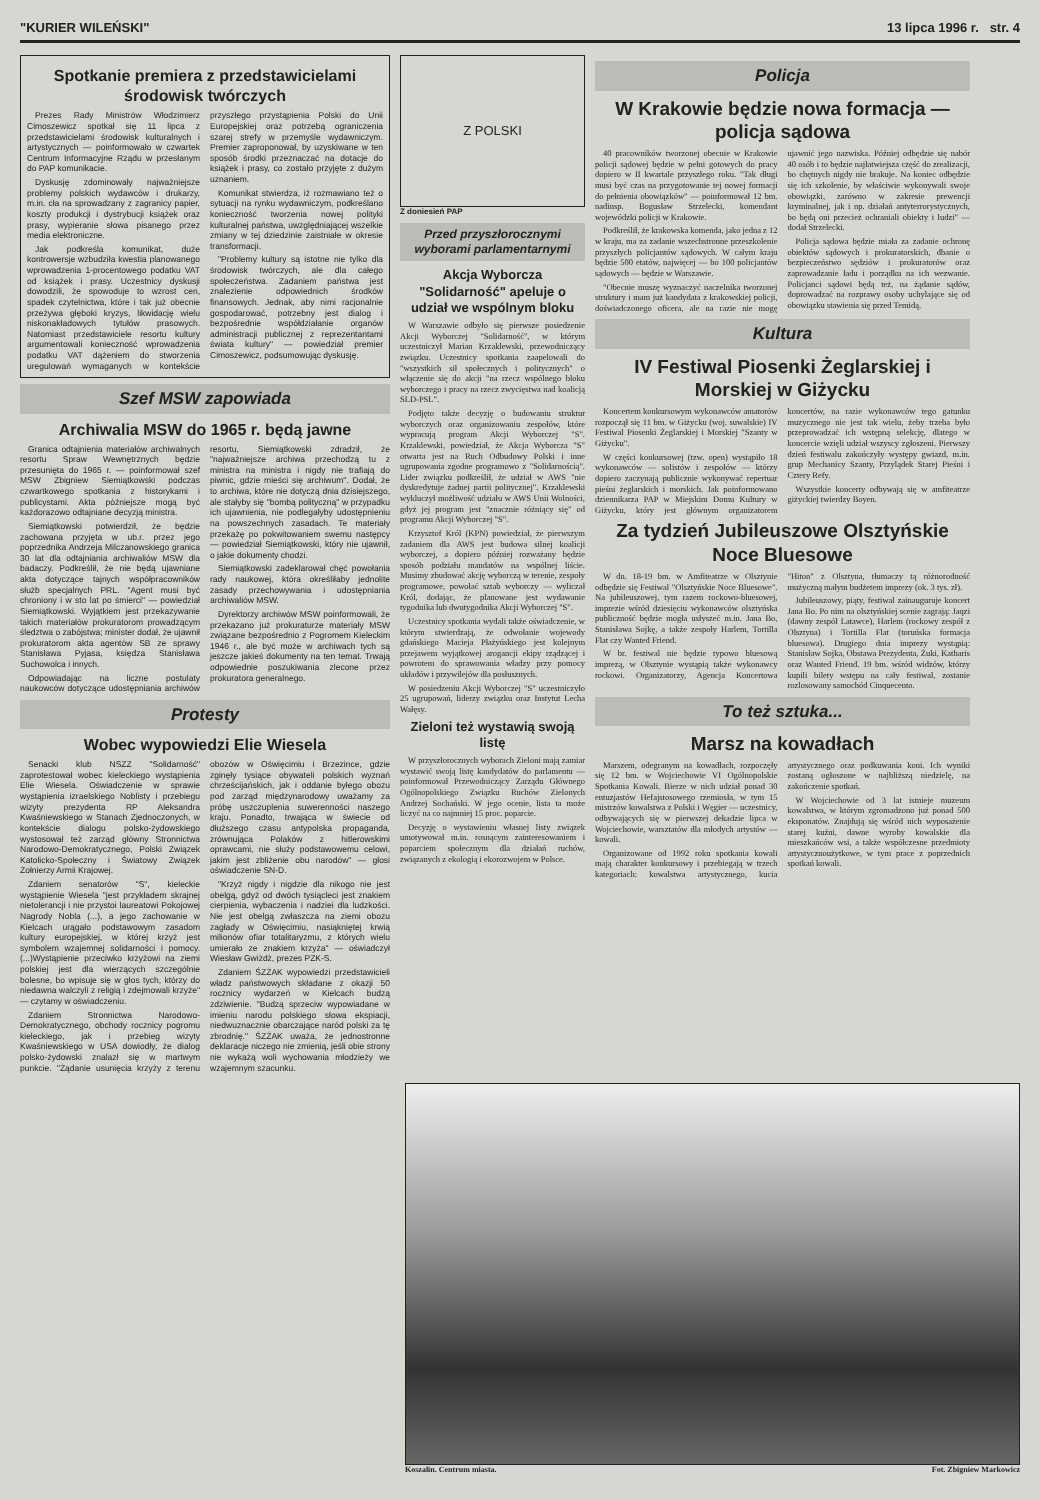"KURIER WILEŃSKI" 13 lipca 1996 r. str. 4
Spotkanie premiera z przedstawicielami środowisk twórczych
Prezes Rady Ministrów Włodzimierz Cimoszewicz spotkał się 11 lipca z przedstawicielami środowisk kulturalnych i artystycznych — poinformowało w czwartek Centrum Informacyjne Rządu w przesłanym do PAP komunikacie.
Dyskusję zdominowały najważniejsze problemy polskich wydawców i drukarzy, m.in. cła na sprowadzany z zagranicy papier, koszty produkcji i dystrybucji książek oraz prasy, wypieranie słowa pisanego przez media elektroniczne.
Jak podkreśla komunikat, duże kontrowersje wzbudziła kwestia planowanego wprowadzenia 1-procentowego podatku VAT od książek i prasy. Uczestnicy dyskusji dowodzili, że spowoduje to wzrost cen, spadek czytelnictwa, które i tak już obecnie przeżywa głęboki kryzys, likwidację wielu niskonakładowych tytułów prasowych. Natomiast przedstawiciele resortu kultury argumentowali konieczność wprowadzenia podatku VAT dążeniem do stworzenia uregulowań wymaganych w kontekście przyszłego przystąpienia Polski do Unii Europejskiej oraz potrzebą ograniczenia szarej strefy w przemyśle wydawniczym. Premier zaproponował, by uzyskiwane w ten sposób środki przeznaczać na dotacje do książek i prasy, co zostało przyjęte z dużym uznaniem.
Komunikat stwierdza, iż rozmawiano też o sytuacji na rynku wydawniczym, podkreślano konieczność tworzenia nowej polityki kulturalnej państwa, uwzględniającej wszelkie zmiany w tej dziedzinie zaistniałe w okresie transformacji.
"Problemy kultury są istotne nie tylko dla środowisk twórczych, ale dla całego społeczeństwa. Zadaniem państwa jest znalezienie odpowiednich środków finansowych. Jednak, aby nimi racjonalnie gospodarować, potrzebny jest dialog i bezpośrednie współdziałanie organów administracji publicznej z reprezentantami świata kultury" — powiedział premier Cimoszewicz, podsumowując dyskusję.
Szef MSW zapowiada
Archiwalia MSW do 1965 r. będą jawne
Granica odtajnienia materiałów archiwalnych resortu Spraw Wewnętrznych będzie przesunięta do 1965 r. — poinformował szef MSW Zbigniew Siemiątkowski podczas czwartkowego spotkania z historykami i publicystami. Akta późniejsze mogą być każdorazowo odtajniane decyzją ministra.
Siemiątkowski potwierdził, że będzie zachowana przyjęta w ub.r. przez jego poprzednika Andrzeja Milczanowskiego granica 30 lat dla odtajniania archiwaliów MSW dla badaczy. Podkreślił, że nie będą ujawniane akta dotyczące tajnych współpracowników służb specjalnych PRL. "Agent musi być chroniony i w sto lat po śmierci" — powiedział Siemiątkowski. Wyjątkiem jest przekazywanie takich materiałów prokuratorom prowadzącym śledztwa o zabójstwa; minister dodał, że ujawnił prokuratorom akta agentów SB ze sprawy Stanisława Pyjasa, księdza Stanisława Suchowolca i innych.
Odpowiadając na liczne postulaty naukowców dotyczące udostępniania archiwów resortu, Siemiątkowski zdradził, że "najważniejsze archiwa przechodzą tu z ministra na ministra i nigdy nie trafiają do piwnic, gdzie mieści się archiwum". Dodał, że to archiwa, które nie dotyczą dnia dzisiejszego, ale stałyby się "bombą polityczną" w przypadku ich ujawnienia, nie podlegałyby udostępnieniu na powszechnych zasadach. Te materiały przekażę po pokwitowaniem swemu następcy — powiedział Siemiątkowski, który nie ujawnił, o jakie dokumenty chodzi.
Siemiątkowski zadeklarował chęć powołania rady naukowej, która określiłaby jednolite zasady przechowywania i udostępniania archiwaliów MSW.
Dyrektorzy archiwów MSW poinformowali, że przekazano już prokuraturze materiały MSW związane bezpośrednio z Pogromem Kieleckim 1946 r., ale być może w archiwach tych są jeszcze jakieś dokumenty na ten temat. Trwają odpowiednie poszukiwania zlecone przez prokuratora generalnego.
Protesty
Wobec wypowiedzi Elie Wiesela
Senacki klub NSZZ "Solidarność" zaprotestował wobec kieleckiego wystąpienia Elie Wiesela. Oświadczenie w sprawie wystąpienia izraelskiego Noblisty i przebiegu wizyty prezydenta RP Aleksandra Kwaśniewskiego w Stanach Zjednoczonych, w kontekście dialogu polsko-żydowskiego wystosował też zarząd główny Stronnictwa Narodowo-Demokratycznego, Polski Związek Katolicko-Społeczny i Światowy Związek Żołnierzy Armii Krajowej.
Zdaniem senatorów "S", kieleckie wystąpienie Wiesela "jest przykładem skrajnej nietolerancji i nie przystoi laureatowi Pokojowej Nagrody Nobla (...), a jego zachowanie w Kielcach urągało podstawowym zasadom kultury europejskiej, w której krzyż jest symbolem wzajemnej solidarności i pomocy. (...)Wystąpienie przeciwko krzyżowi na ziemi polskiej jest dla wierzących szczególnie bolesne, bo wpisuje się w głos tych, którzy do niedawna walczyli z religią i zdejmowali krzyże" — czytamy w oświadczeniu.
Zdaniem Stronnictwa Narodowo-Demokratycznego, obchody rocznicy pogromu kieleckiego, jak i przebieg wizyty Kwaśniewskiego w USA dowiodły, że dialog polsko-żydowski znalazł się w martwym punkcie. "Żądanie usunięcia krzyży z terenu obozów w Oświęcimiu i Brzezince, gdzie zginęły tysiące obywateli polskich wyznań chrześcijańskich, jak i oddanie byłego obozu pod zarząd międzynarodowy uważamy za próbę uszczuplenia suwerenności naszego kraju. Ponadto, trwająca w świecie od dłuższego czasu antypolska propaganda, zrównująca Polaków z hitlerowskimi oprawcami, nie służy podstawowemu celowi, jakim jest zbliżenie obu narodów" — głosi oświadczenie SN-D.
"Krzyż nigdy i nigdzie dla nikogo nie jest obelgą, gdyż od dwóch tysiącleci jest znakiem cierpienia, wybaczenia i nadziei dla ludzkości. Nie jest obelgą zwłaszcza na ziemi obozu zagłady w Oświęcimiu, nasiąkniętej krwią milionów ofiar totalitaryzmu, z których wielu umierało ze znakiem krzyża" — oświadczył Wiesław Gwiżdż, prezes PZK-S.
Zdaniem ŚZŻAK wypowiedzi przedstawicieli władz państwowych składane z okazji 50 rocznicy wydarzeń w Kielcach budzą zdziwienie. "Budzą sprzeciw wypowiadane w imieniu narodu polskiego słowa ekspiacji, niedwuznacznie obarczające naród polski za tę zbrodnię." ŚZŻAK uważa, że jednostronne deklaracje niczego nie zmienią, jeśli obie strony nie wykażą woli wychowania młodzieży we wzajemnym szacunku.
Z POLSKI
Z doniesień PAP
Przed przyszłorocznymi wyborami parlamentarnymi
Akcja Wyborcza "Solidarność" apeluje o udział we wspólnym bloku
W Warszawie odbyło się pierwsze posiedzenie Akcji Wyborczej "Solidarność", w którym uczestniczył Marian Krzaklewski, przewodniczący związku. Uczestnicy spotkania zaapelowali do "wszystkich sił społecznych i politycznych" o włączenie się do akcji "na rzecz wspólnego bloku wyborczego i pracy na rzecz zwycięstwa nad koalicją SLD-PSL".
Podjęto także decyzję o budowaniu struktur wyborczych oraz organizowaniu zespołów, które wypracują program Akcji Wyborczej "S". Krzaklewski, powiedział, że Akcja Wyborcza "S" otwarta jest na Ruch Odbudowy Polski i inne ugrupowania zgodne programowo z "Solidarnością". Lider związku podkreślił, że udział w AWS "nie dyskredytuje żadnej partii politycznej". Krzaklewski wykluczył możliwość udziału w AWS Unii Wolności, gdyż jej program jest "znacznie różniący się" od programu Akcji Wyborczej "S".
Krzysztof Król (KPN) powiedział, że pierwszym zadaniem dla AWS jest budowa silnej koalicji wyborczej, a dopiero później rozważany będzie sposób podziału mandatów na wspólnej liście. Musimy zbudować akcję wyborczą w terenie, zespoły programowe, powołać sztab wyborczy — wyliczał Król, dodając, że planowane jest wydawanie tygodnika lub dwutygodnika Akcji Wyborczej "S".
Uczestnicy spotkania wydali także oświadczenie, w którym stwierdzają, że odwołanie wojewody gdańskiego Macieja Płażyńskiego jest kolejnym przejawem wyjątkowej arogancji ekipy rządzącej i powrotem do sprawowania władzy przy pomocy układów i przywilejów dla posłusznych.
W posiedzeniu Akcji Wyborczej "S" uczestniczyło 25 ugrupowań, liderzy związku oraz Instytut Lecha Wałęsy.
Zieloni też wystawią swoją listę
W przyszłorocznych wyborach Zieloni mają zamiar wystawić swoją listę kandydatów do parlamentu — poinformował Przewodniczący Zarządu Głównego Ogólnopolskiego Związku Ruchów Zielonych Andrzej Sochański. W jego ocenie, lista ta może liczyć na co najmniej 15 proc. poparcie.
Decyzję o wystawieniu własnej listy związek umotywował m.in. rosnącym zainteresowaniem i poparciem społecznym dla działań ruchów, związanych z ekologią i ekorozwojem w Polsce.
Policja
W Krakowie będzie nowa formacja — policja sądowa
40 pracowników tworzonej obecnie w Krakowie policji sądowej będzie w pełni gotowych do pracy dopiero w II kwartale przyszłego roku. "Tak długi musi być czas na przygotowanie tej nowej formacji do pełnienia obowiązków" — poinformował 12 bm. nadinsp. Bogusław Strzelecki, komendant wojewódzki policji w Krakowie.
Podkreślił, że krakowska komenda, jako jedna z 12 w kraju, ma za zadanie wszechstronne przeszkolenie przyszłych policjantów sądowych. W całym kraju będzie 500 etatów, najwięcej — bo 100 policjantów sądowych — będzie w Warszawie.
"Obecnie muszę wyznaczyć naczelnika tworzonej struktury i mam już kandydata z krakowskiej policji, doświadczonego oficera, ale na razie nie mogę ujawnić jego nazwiska. Później odbędzie się nabór 40 osób i to będzie najłatwiejsza część do zrealizacji, bo chętnych nigdy nie brakuje. Na koniec odbędzie się ich szkolenie, by właściwie wykonywali swoje obowiązki, zarówno w zakresie prewencji kryminalnej, jak i np. działań antyterrorystycznych, bo będą oni przecież ochraniali obiekty i ludzi" — dodał Strzelecki.
Policja sądowa będzie miała za zadanie ochronę obiektów sądowych i prokuratorskich, dbanie o bezpieczeństwo sędziów i prokuratorów oraz zaprowadzanie ładu i porządku na ich wezwanie. Policjanci sądowi będą też, na żądanie sądów, doprowadzać na rozprawy osoby uchylające się od obowiązku stawienia się przed Temidą.
Kultura
IV Festiwal Piosenki Żeglarskiej i Morskiej w Giżycku
Koncertem konkursowym wykonawców amatorów rozpoczął się 11 bm. w Giżycku (woj. suwalskie) IV Festiwal Piosenki Żeglarskiej i Morskiej "Szanty w Giżycku".
W części konkursowej (tzw. open) wystąpiło 18 wykonawców — solistów i zespołów — którzy dopiero zaczynają publicznie wykonywać repertuar pieśni żeglarskich i morskich. Jak poinformowano dziennikarza PAP w Miejskim Domu Kultury w Giżycku, który jest głównym organizatorem koncertów, na razie wykonawców tego gatunku muzycznego nie jest tak wielu, żeby trzeba było przeprowadzać ich wstępną selekcję, dlatego w koncercie wzięli udział wszyscy zgłoszeni. Pierwszy dzień festiwalu zakończyły występy gwiazd, m.in. grup Mechanicy Szanty, Przylądek Starej Pieśni i Cztery Refy.
Wszystkie koncerty odbywają się w amfiteatrze giżyckiej twierdzy Boyen.
Za tydzień Jubileuszowe Olsztyńskie Noce Bluesowe
W dn. 18-19 bm. w Amfiteatrze w Olsztynie odbędzie się Festiwal "Olsztyńskie Noce Bluesowe". Na jubileuszowej, tym razem rockowo-bluesowej, imprezie wśród dziesięciu wykonawców olsztyńska publiczność będzie mogła usłyszeć m.in. Jana Bo, Stanisława Sojkę, a także zespoły Harlem, Tortilla Flat czy Wanted Friend.
W br. festiwal nie będzie typowo bluesową imprezą, w Olsztynie wystąpią także wykonawcy rockowi. Organizatorzy, Agencja Koncertowa "Hiton" z Olsztyna, tłumaczy tą różnorodność mużyczną małym budżetem imprezy (ok. 3 tys. zł).
Jubileuszowy, piąty, festiwal zainauguruje koncert Jana Bo. Po nim na olsztyńskiej scenie zagrają: Jaqzi (dawny zespół Latawce), Harlem (rockowy zespół z Olsztyna) i Tortilla Flat (toruńska formacja bluesowa). Drugiego dnia imprezy wystąpią: Stanisław Sojka, Obstawa Prezydenta, Żuki, Katharis oraz Wanted Friend. 19 bm. wśród widzów, którzy kupili bilety wstępu na cały festiwal, zostanie rozlosowany samochód Cinquecento.
To też sztuka...
Marsz na kowadłach
Marszem, odegranym na kowadłach, rozpoczęły się 12 bm. w Wojciechowie VI Ogólnopolskie Spotkania Kowali. Bierze w nich udział ponad 30 entuzjastów Hefajstosowego rzemiosła, w tym 15 mistrzów kowalstwa z Polski i Węgier — uczestnicy, odbywających się w pierwszej dekadzie lipca w Wojciechowie, warsztatów dla młodych artystów — kowali.
Organizowane od 1992 roku spotkania kowali mają charakter konkursowy i przebiegają w trzech kategoriach: kowalstwa artystycznego, kucia artystycznego oraz podkuwania koni. Ich wyniki zostaną ogłoszone w najbliższą niedzielę, na zakończenie spotkań.
W Wojciechowie od 3 lat istnieje muzeum kowalstwa, w którym zgromadzono już ponad 500 eksponatów. Znajdują się wśród nich wyposażenie starej kuźni, dawne wyroby kowalskie dla mieszkańców wsi, a także współczesne przedmioty artystycznoużytkowe, w tym prace z poprzednich spotkań kowali.
Koszalin. Centrum miasta. Fot. Zbigniew Markowicz